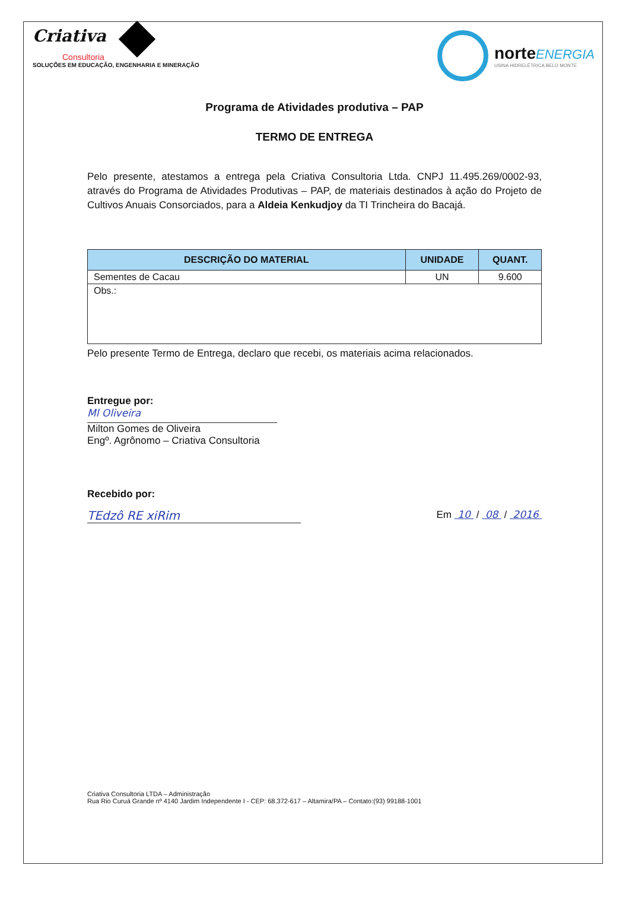Criativa
Consultoria
SOLUÇÕES EM EDUCAÇÃO, ENGENHARIA E MINERAÇÃO
norte ENERGIA
USINA HIDRELÉTRICA BELO MONTE
Programa de Atividades produtiva – PAP
TERMO DE ENTREGA
Pelo presente, atestamos a entrega pela Criativa Consultoria Ltda. CNPJ 11.495.269/0002-93, através do Programa de Atividades Produtivas – PAP, de materiais destinados à ação do Projeto de Cultivos Anuais Consorciados, para a Aldeia Kenkudjoy da TI Trincheira do Bacajá.
| DESCRIÇÃO DO MATERIAL | UNIDADE | QUANT. |
| --- | --- | --- |
| Sementes de Cacau | UN | 9.600 |
| Obs.: | | |
Pelo presente Termo de Entrega, declaro que recebi, os materiais acima relacionados.
Entregue por:
Ml Oliveira
Milton Gomes de Oliveira
Engº. Agrônomo – Criativa Consultoria
Recebido por:
TEdzô RE xiRim Em 10 / 08 / 2016
Criativa Consultoria LTDA – Administração
Rua Rio Curuá Grande nº 4140 Jardim Independente I - CEP: 68.372-617 – Altamira/PA – Contato:(93) 99188-1001